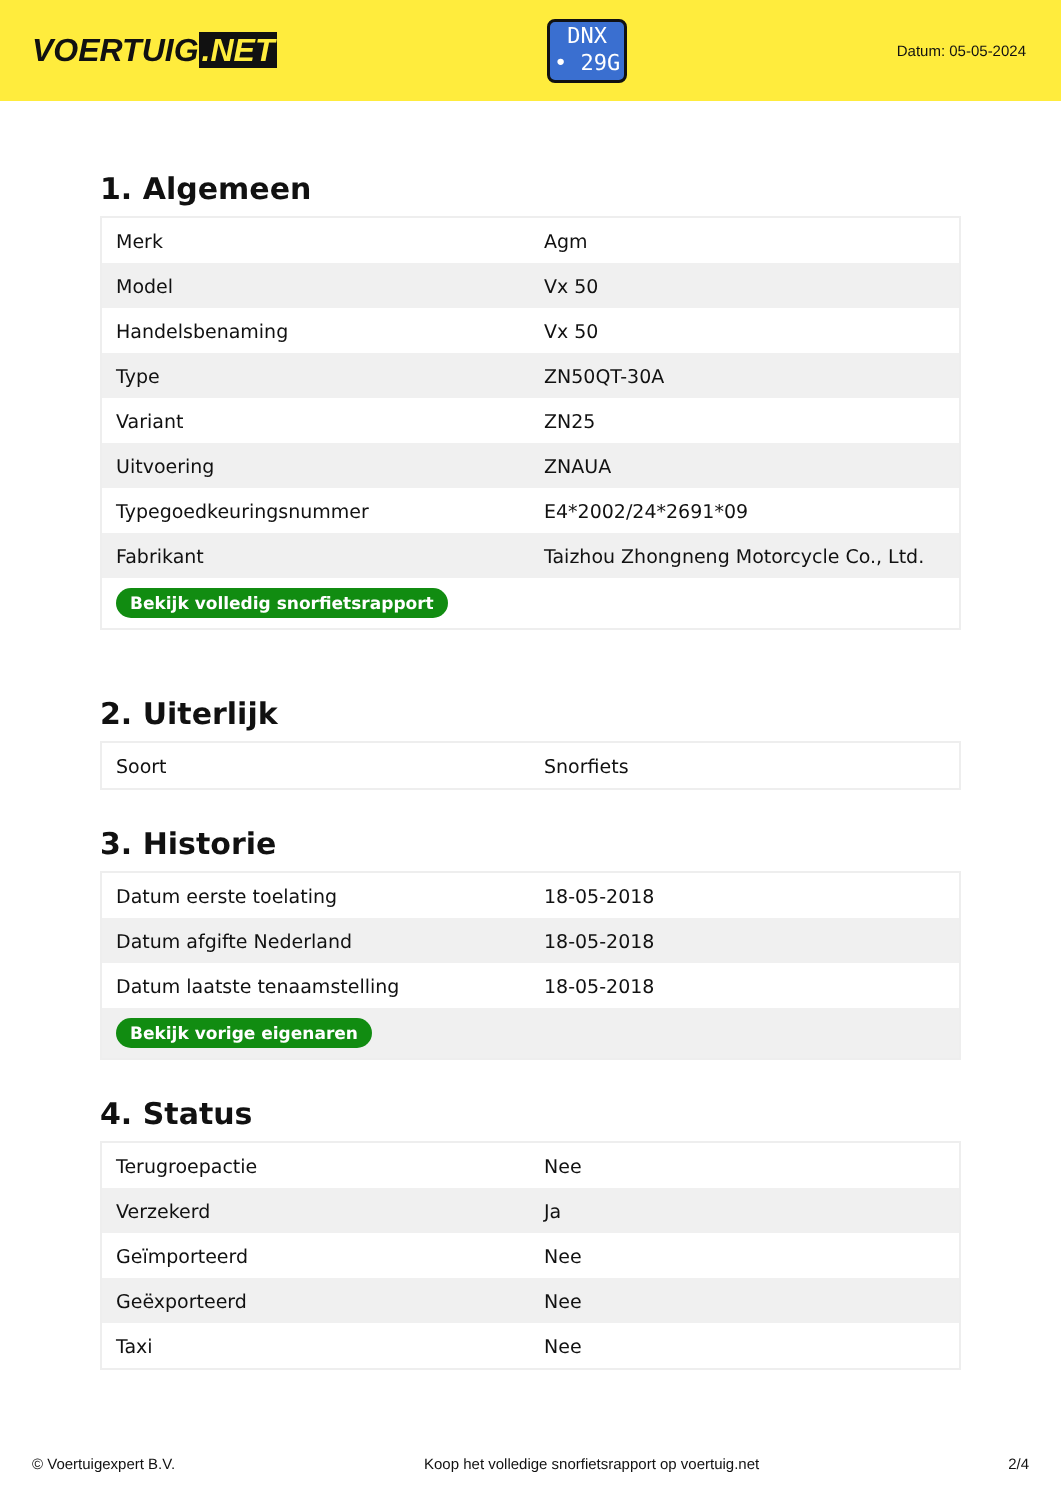VOERTUIG.NET
DNX
• 29G
Datum: 05-05-2024
1. Algemeen
| Merk | Agm |
| Model | Vx 50 |
| Handelsbenaming | Vx 50 |
| Type | ZN50QT-30A |
| Variant | ZN25 |
| Uitvoering | ZNAUA |
| Typegoedkeuringsnummer | E4*2002/24*2691*09 |
| Fabrikant | Taizhou Zhongneng Motorcycle Co., Ltd. |
| Bekijk volledig snorfietsrapport | |
2. Uiterlijk
| Soort | Snorfiets |
3. Historie
| Datum eerste toelating | 18-05-2018 |
| Datum afgifte Nederland | 18-05-2018 |
| Datum laatste tenaamstelling | 18-05-2018 |
| Bekijk vorige eigenaren | |
4. Status
| Terugroepactie | Nee |
| Verzekerd | Ja |
| Geïmporteerd | Nee |
| Geëxporteerd | Nee |
| Taxi | Nee |
© Voertuigexpert B.V. Koop het volledige snorfietsrapport op voertuig.net 2/4